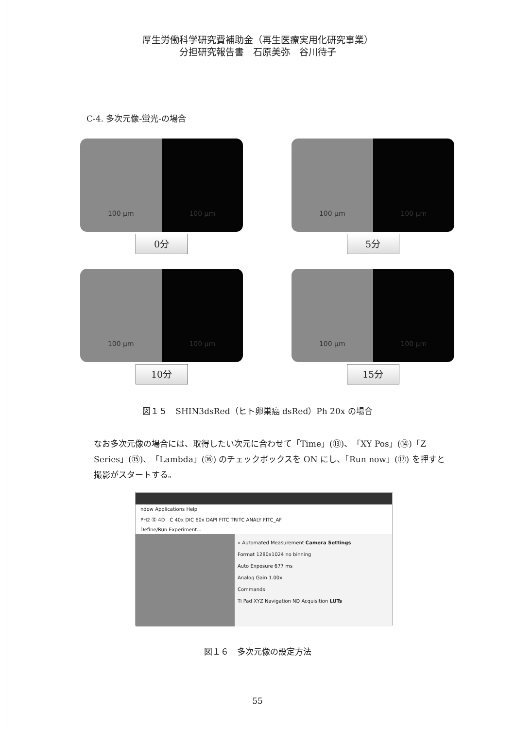厚生労働科学研究費補助金（再生医療実用化研究事業）
分担研究報告書　石原美弥　谷川待子
C-4. 多次元像-蛍光-の場合
100 µm 100 µm
0分
100 µm 100 µm
5分
100 µm 100 µm
10分
100 µm 100 µm
15分
図１５　SHIN3dsRed（ヒト卵巣癌 dsRed）Ph 20x の場合
なお多次元像の場合には、取得したい次元に合わせて「Time」(⑬)、「XY Pos」(⑭)「Z Series」(⑮)、「Lambda」(⑯) のチェックボックスを ON にし、「Run now」(⑰) を押すと撮影がスタートする。
ndow Applications Help
PH2 ⑫ 4D　C 40x DIC 60x DAPI FITC TRITC ANALY FITC_AF
Define/Run Experiment...
» Automated Measurement Camera Settings
Format 1280x1024 no binning
Auto Exposure 677 ms
Analog Gain 1.00x
Commands
Ti Pad XYZ Navigation ND Acquisition LUTs
図１６　多次元像の設定方法
55